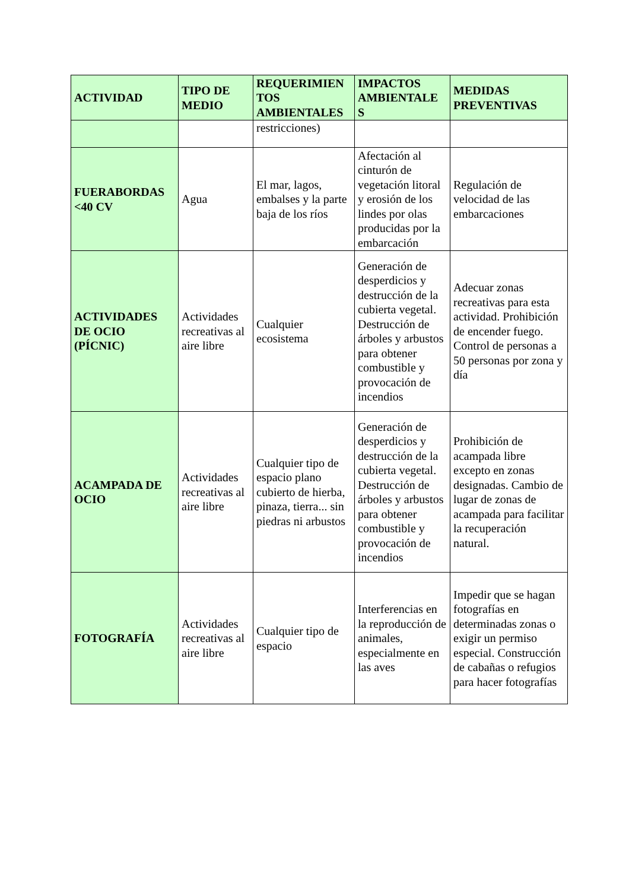| ACTIVIDAD | TIPO DE MEDIO | REQUERIMIEN TOS AMBIENTALES | IMPACTOS AMBIENTALE S | MEDIDAS PREVENTIVAS |
| --- | --- | --- | --- | --- |
| | | restricciones) | | |
| FUERABORDAS <40 CV | Agua | El mar, lagos, embalses y la parte baja de los ríos | Afectación al cinturón de vegetación litoral y erosión de los lindes por olas producidas por la embarcación | Regulación de velocidad de las embarcaciones |
| ACTIVIDADES DE OCIO (PÍCNIC) | Actividades recreativas al aire libre | Cualquier ecosistema | Generación de desperdicios y destrucción de la cubierta vegetal. Destrucción de árboles y arbustos para obtener combustible y provocación de incendios | Adecuar zonas recreativas para esta actividad. Prohibición de encender fuego. Control de personas a 50 personas por zona y día |
| ACAMPADA DE OCIO | Actividades recreativas al aire libre | Cualquier tipo de espacio plano cubierto de hierba, pinaza, tierra... sin piedras ni arbustos | Generación de desperdicios y destrucción de la cubierta vegetal. Destrucción de árboles y arbustos para obtener combustible y provocación de incendios | Prohibición de acampada libre excepto en zonas designadas. Cambio de lugar de zonas de acampada para facilitar la recuperación natural. |
| FOTOGRAFÍA | Actividades recreativas al aire libre | Cualquier tipo de espacio | Interferencias en la reproducción de animales, especialmente en las aves | Impedir que se hagan fotografías en determinadas zonas o exigir un permiso especial. Construcción de cabañas o refugios para hacer fotografías |